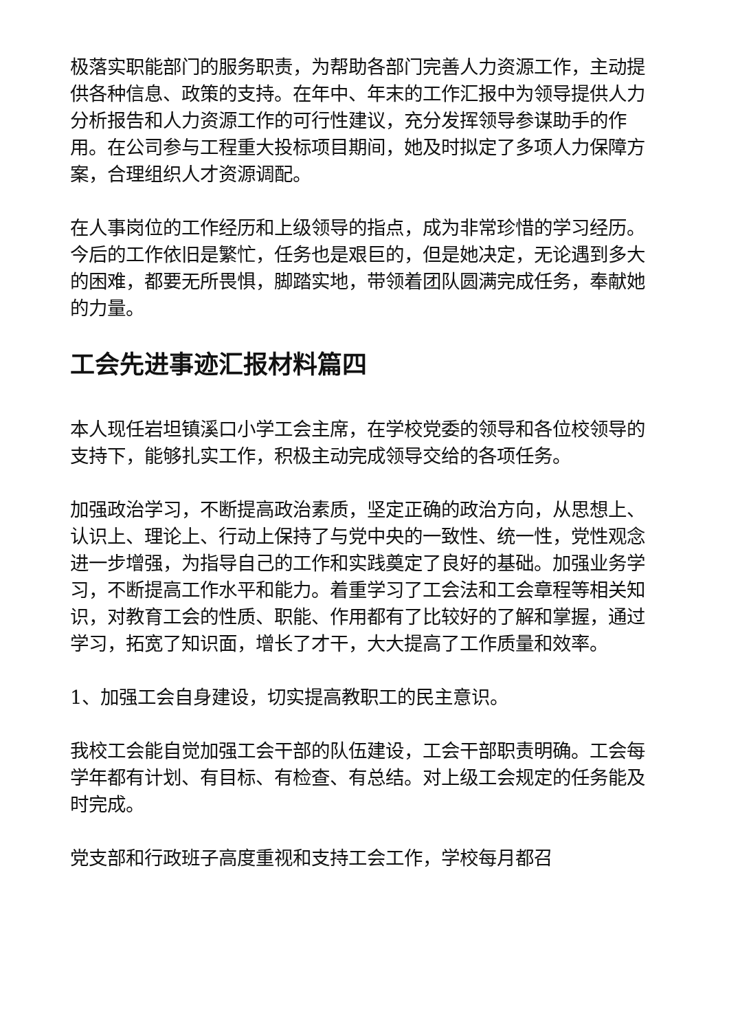极落实职能部门的服务职责，为帮助各部门完善人力资源工作，主动提供各种信息、政策的支持。在年中、年末的工作汇报中为领导提供人力分析报告和人力资源工作的可行性建议，充分发挥领导参谋助手的作用。在公司参与工程重大投标项目期间，她及时拟定了多项人力保障方案，合理组织人才资源调配。
在人事岗位的工作经历和上级领导的指点，成为非常珍惜的学习经历。今后的工作依旧是繁忙，任务也是艰巨的，但是她决定，无论遇到多大的困难，都要无所畏惧，脚踏实地，带领着团队圆满完成任务，奉献她的力量。
工会先进事迹汇报材料篇四
本人现任岩坦镇溪口小学工会主席，在学校党委的领导和各位校领导的支持下，能够扎实工作，积极主动完成领导交给的各项任务。
加强政治学习，不断提高政治素质，坚定正确的政治方向，从思想上、认识上、理论上、行动上保持了与党中央的一致性、统一性，党性观念进一步增强，为指导自己的工作和实践奠定了良好的基础。加强业务学习，不断提高工作水平和能力。着重学习了工会法和工会章程等相关知识，对教育工会的性质、职能、作用都有了比较好的了解和掌握，通过学习，拓宽了知识面，增长了才干，大大提高了工作质量和效率。
1、加强工会自身建设，切实提高教职工的民主意识。
我校工会能自觉加强工会干部的队伍建设，工会干部职责明确。工会每学年都有计划、有目标、有检查、有总结。对上级工会规定的任务能及时完成。
党支部和行政班子高度重视和支持工会工作，学校每月都召